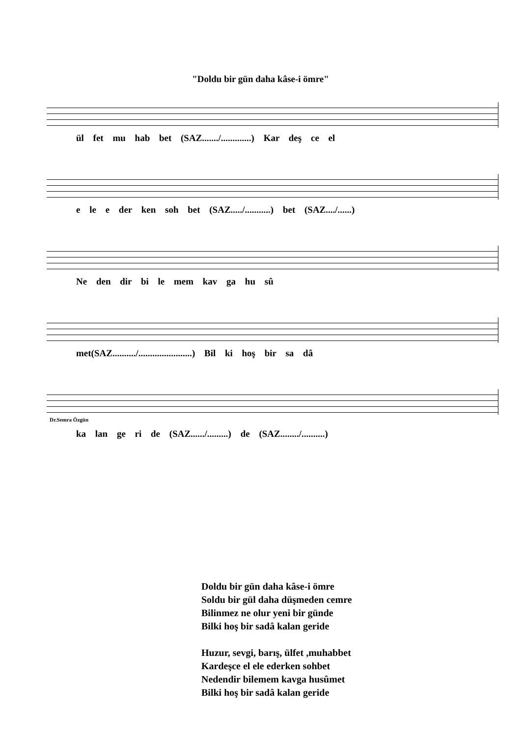"Doldu bir gün daha kâse-i ömre"
ül fet mu hab bet (SAZ......./.............) Kar deş ce el
e le e der ken soh bet (SAZ...../...........) bet (SAZ..../......)
Ne den dir bi le mem kav ga hu sû
met(SAZ........../.......................) Bil ki hoş bir sa dâ
Dr.Semra Özgün
ka lan ge ri de (SAZ....../.........) de (SAZ......../..........)
Doldu bir gün daha kâse-i ömre
Soldu bir gül daha düşmeden cemre
Bilinmez ne olur yeni bir günde
Bilki hoş bir sadâ kalan geride
Huzur, sevgi, barış, ülfet ,muhabbet
Kardeşce el ele ederken sohbet
Nedendir bilemem kavga husûmet
Bilki hoş bir sadâ kalan geride